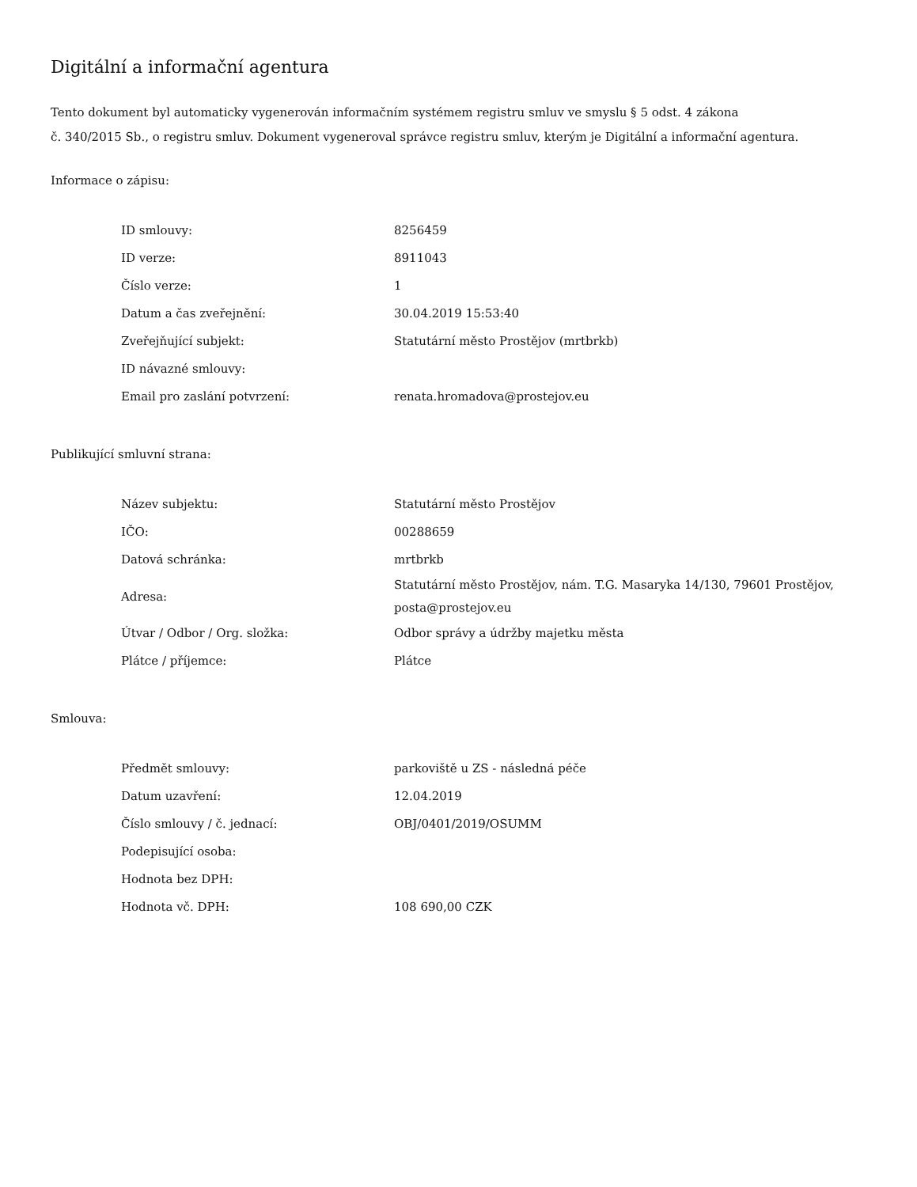Digitální a informační agentura
Tento dokument byl automaticky vygenerován informačním systémem registru smluv ve smyslu § 5 odst. 4 zákona
č. 340/2015 Sb., o registru smluv. Dokument vygeneroval správce registru smluv, kterým je Digitální a informační agentura.
Informace o zápisu:
| ID smlouvy: | 8256459 |
| ID verze: | 8911043 |
| Číslo verze: | 1 |
| Datum a čas zveřejnění: | 30.04.2019 15:53:40 |
| Zveřejňující subjekt: | Statutární město Prostějov (mrtbrkb) |
| ID návazné smlouvy: | |
| Email pro zaslání potvrzení: | renata.hromadova@prostejov.eu |
Publikující smluvní strana:
| Název subjektu: | Statutární město Prostějov |
| IČO: | 00288659 |
| Datová schránka: | mrtbrkb |
| Adresa: | Statutární město Prostějov, nám. T.G. Masaryka 14/130, 79601 Prostějov, posta@prostejov.eu |
| Útvar / Odbor / Org. složka: | Odbor správy a údržby majetku města |
| Plátce / příjemce: | Plátce |
Smlouva:
| Předmět smlouvy: | parkoviště u ZS - následná péče |
| Datum uzavření: | 12.04.2019 |
| Číslo smlouvy / č. jednací: | OBJ/0401/2019/OSUMM |
| Podepisující osoba: | |
| Hodnota bez DPH: | |
| Hodnota vč. DPH: | 108 690,00 CZK |